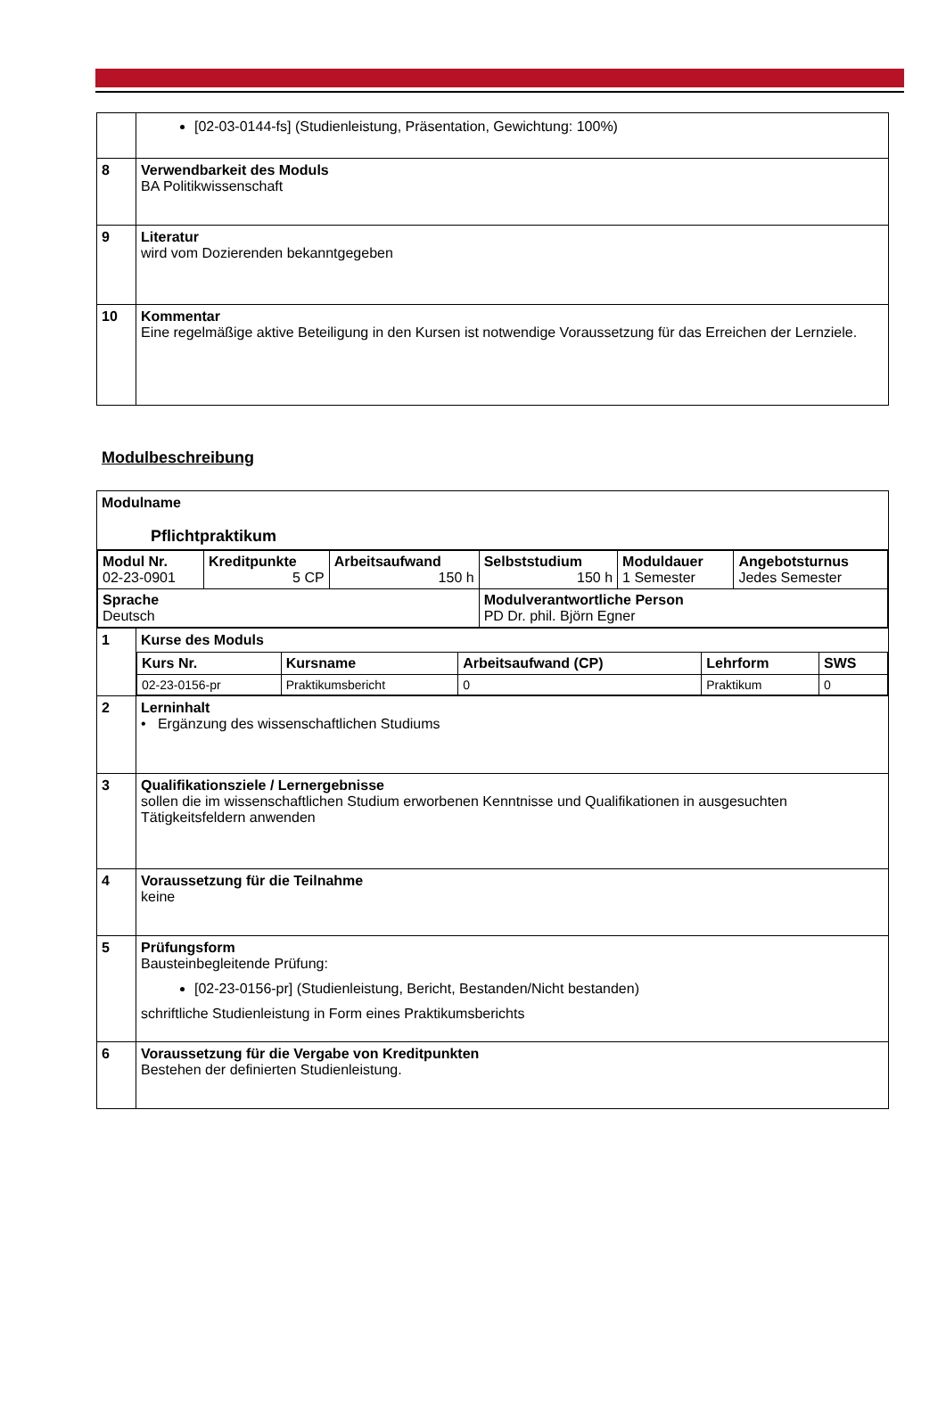| | [02-03-0144-fs] (Studienleistung, Präsentation, Gewichtung: 100%) |
| 8 | Verwendbarkeit des Moduls BA Politikwissenschaft |
| 9 | Literatur wird vom Dozierenden bekanntgegeben |
| 10 | Kommentar Eine regelmäßige aktive Beteiligung in den Kursen ist notwendige Voraussetzung für das Erreichen der Lernziele. |
Modulbeschreibung
| Modulname Pflichtpraktikum | |
| / Modul Nr. 02-23-0901 / Kreditpunkte 5 CP / Arbeitsaufwand 150 h / Selbststudium 150 h / Moduldauer 1 Semester / Angebotsturnus Jedes Semester / / Sprache Deutsch / / / Modulverantwortliche Person PD Dr. phil. Björn Egner / / / | |
| 1 | Kurse des Moduls / Kurs Nr. / Kursname / Arbeitsaufwand (CP) / Lehrform / SWS / / 02-23-0156-pr / Praktikumsbericht / 0 / Praktikum / 0 / |
| 2 | Lerninhalt • Ergänzung des wissenschaftlichen Studiums |
| 3 | Qualifikationsziele / Lernergebnisse sollen die im wissenschaftlichen Studium erworbenen Kenntnisse und Qualifikationen in ausgesuchten Tätigkeitsfeldern anwenden |
| 4 | Voraussetzung für die Teilnahme keine |
| 5 | Prüfungsform Bausteinbegleitende Prüfung: [02-23-0156-pr] (Studienleistung, Bericht, Bestanden/Nicht bestanden) schriftliche Studienleistung in Form eines Praktikumsberichts |
| 6 | Voraussetzung für die Vergabe von Kreditpunkten Bestehen der definierten Studienleistung. |